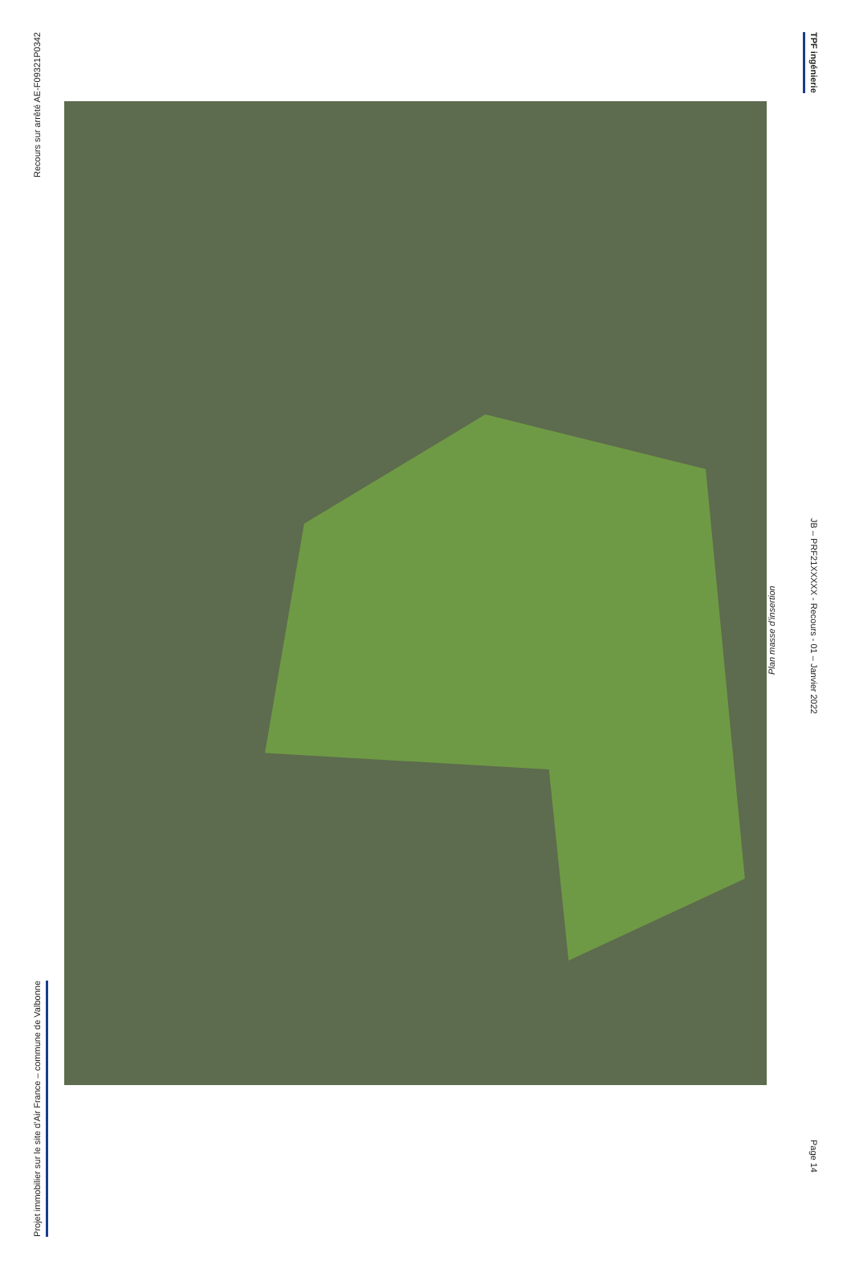Recours sur arrêté AE-F09321P0342
Projet immobilier sur le site d’Air France – commune de Valbonne
Plan masse d’insertion
TPF ingénierie
JB – PRF21XXXXX - Recours - 01 – Janvier 2022
Page 14